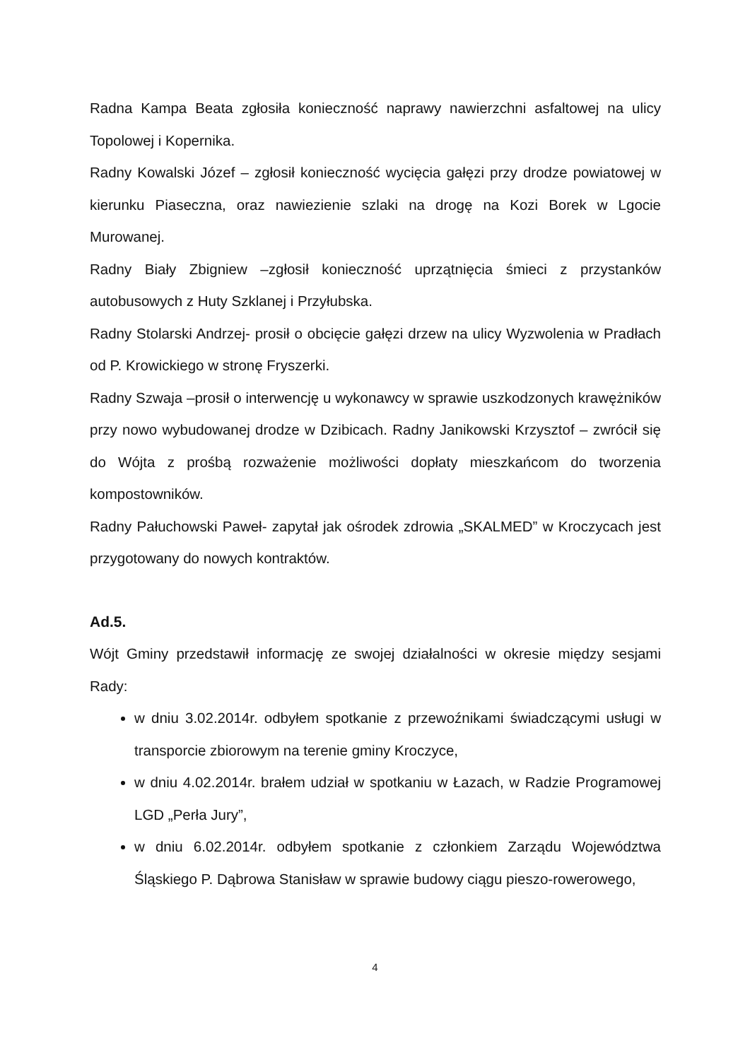Radna Kampa Beata zgłosiła konieczność naprawy nawierzchni asfaltowej na ulicy Topolowej i Kopernika.
Radny Kowalski Józef – zgłosił konieczność wycięcia gałęzi przy drodze powiatowej w kierunku Piaseczna, oraz nawiezienie szlaki na drogę na Kozi Borek w Lgocie Murowanej.
Radny Biały Zbigniew –zgłosił konieczność uprzątnięcia śmieci z przystanków autobusowych z Huty Szklanej i Przyłubska.
Radny Stolarski Andrzej- prosił o obcięcie gałęzi drzew na ulicy Wyzwolenia w Pradłach od P. Krowickiego w stronę Fryszerki.
Radny Szwaja –prosił o interwencję u wykonawcy w sprawie uszkodzonych krawężników przy nowo wybudowanej drodze w Dzibicach. Radny Janikowski Krzysztof – zwrócił się do Wójta z prośbą rozważenie możliwości dopłaty mieszkańcom do tworzenia kompostowników.
Radny Pałuchowski Paweł- zapytał jak ośrodek zdrowia „SKALMED” w Kroczycach jest przygotowany do nowych kontraktów.
Ad.5.
Wójt Gminy przedstawił informację ze swojej działalności w okresie między sesjami Rady:
w dniu 3.02.2014r. odbyłem spotkanie z przewoźnikami świadczącymi usługi w transporcie zbiorowym na terenie gminy Kroczyce,
w dniu 4.02.2014r. brałem udział w spotkaniu w Łazach, w Radzie Programowej LGD „Perła Jury”,
w dniu 6.02.2014r. odbyłem spotkanie z członkiem Zarządu Województwa Śląskiego P. Dąbrowa Stanisław w sprawie budowy ciągu pieszo-rowerowego,
4